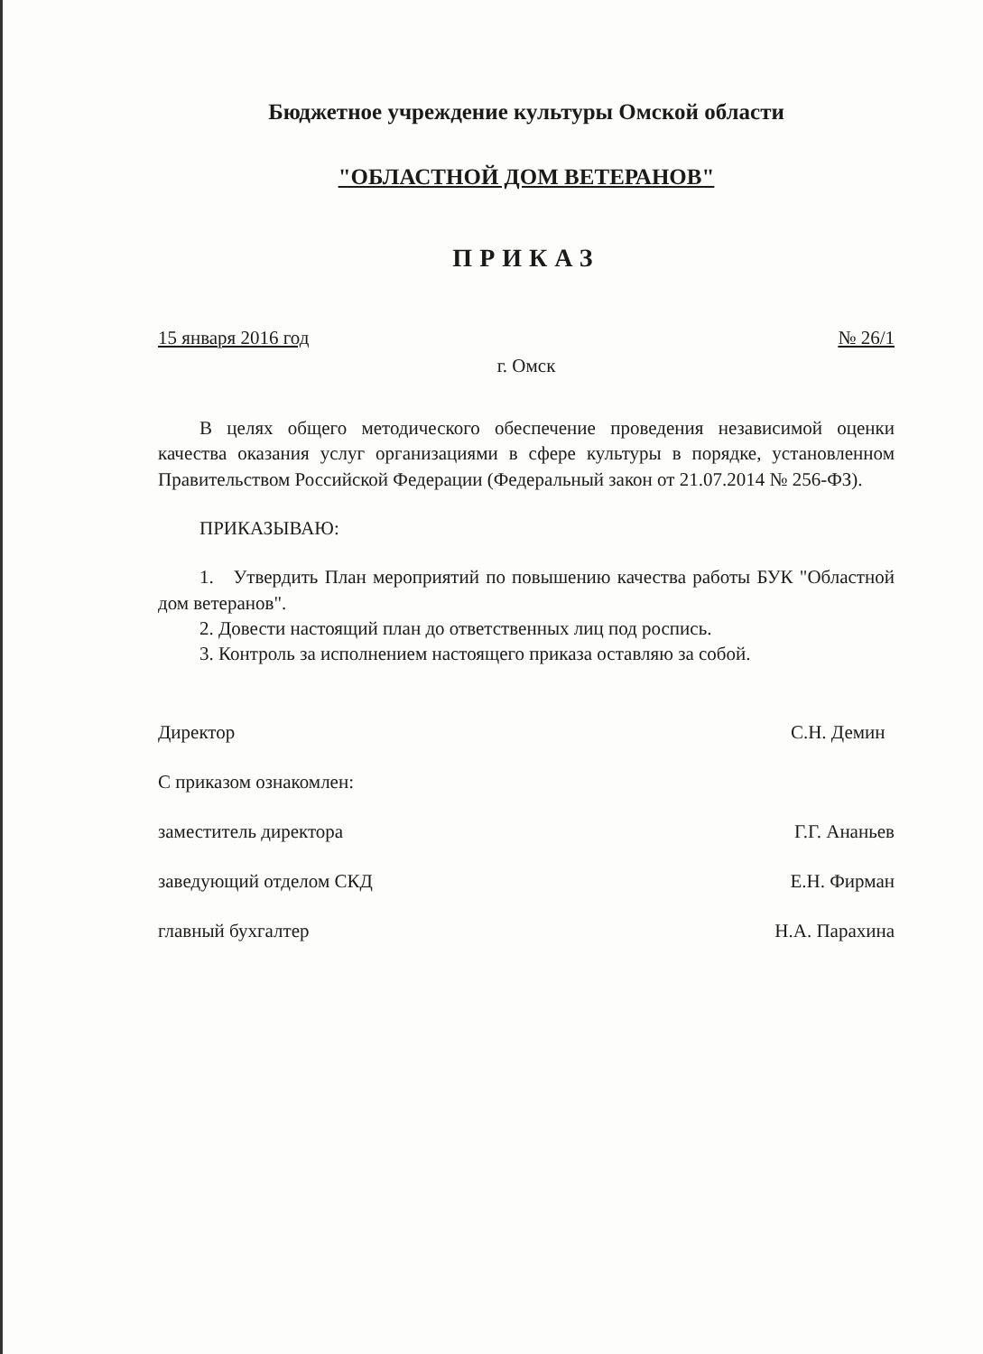Бюджетное учреждение культуры Омской области
"ОБЛАСТНОЙ ДОМ ВЕТЕРАНОВ"
ПРИКАЗ
15 января 2016 год № 26/1
г. Омск
В целях общего методического обеспечение проведения независимой оценки качества оказания услуг организациями в сфере культуры в порядке, установленном Правительством Российской Федерации (Федеральный закон от 21.07.2014 № 256-ФЗ).
ПРИКАЗЫВАЮ:
1. Утвердить План мероприятий по повышению качества работы БУК "Областной дом ветеранов".
2. Довести настоящий план до ответственных лиц под роспись.
3. Контроль за исполнением настоящего приказа оставляю за собой.
Директор С.Н. Демин
С приказом ознакомлен:
заместитель директора Г.Г. Ананьев
заведующий отделом СКД Е.Н. Фирман
главный бухгалтер Н.А. Парахина